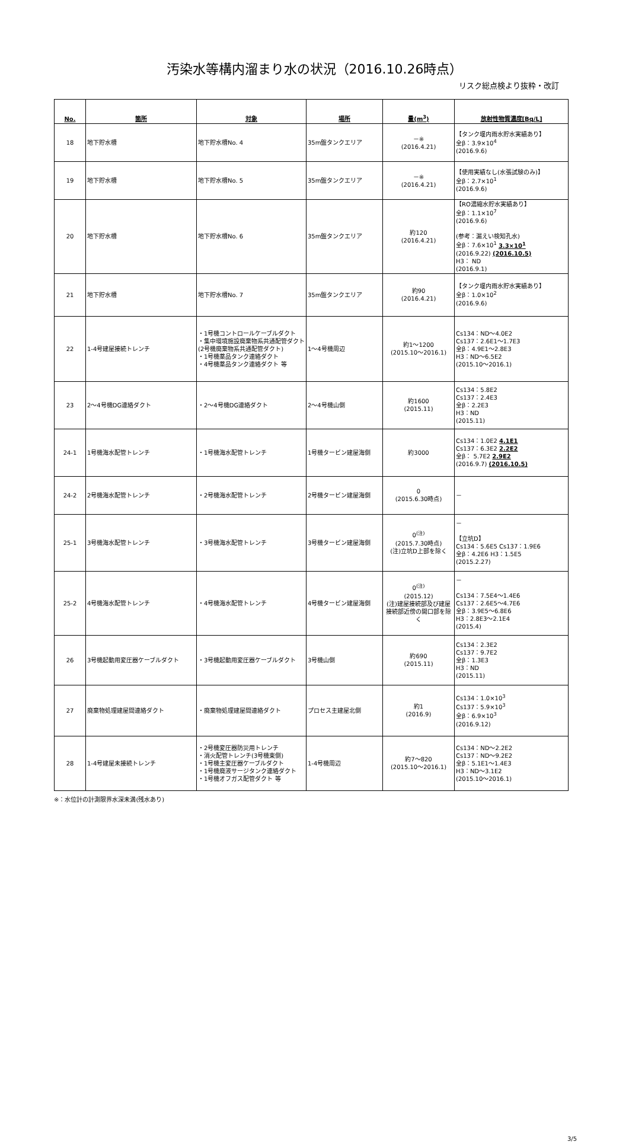汚染水等構内溜まり水の状況（2016.10.26時点）
リスク総点検より抜粋・改訂
| No. | 箇所 | 対象 | 場所 | 量(m<sup>3</sup>) | 放射性物質濃度[Bq/L] |
| --- | --- | --- | --- | --- | --- |
| 18 | 地下貯水槽 | 地下貯水槽No. 4 | 35m盤タンクエリア | －※ (2016.4.21) | 【タンク堰内雨水貯水実績あり】 全β：3.9×10<sup>4</sup> (2016.9.6) |
| 19 | 地下貯水槽 | 地下貯水槽No. 5 | 35m盤タンクエリア | －※ (2016.4.21) | 【使用実績なし(水張試験のみ)】 全β：2.7×10<sup>1</sup> (2016.9.6) |
| 20 | 地下貯水槽 | 地下貯水槽No. 6 | 35m盤タンクエリア | 約120 (2016.4.21) | 【RO濃縮水貯水実績あり】 全β：1.1×10<sup>7</sup> (2016.9.6) (参考：漏えい検知孔水) 全β：7.6×10<sup>1</sup> 3.3×10<sup>1</sup> (2016.9.22) (2016.10.5) H3： ND (2016.9.1) |
| 21 | 地下貯水槽 | 地下貯水槽No. 7 | 35m盤タンクエリア | 約90 (2016.4.21) | 【タンク堰内雨水貯水実績あり】 全β：1.0×10<sup>2</sup> (2016.9.6) |
| 22 | 1-4号建屋接続トレンチ | ・1号機コントロールケーブルダクト ・集中環境施設廃棄物系共通配管ダクト(2号機廃棄物系共通配管ダクト) ・1号機薬品タンク連絡ダクト ・4号機薬品タンク連絡ダクト 等 | 1～4号機周辺 | 約1～1200 (2015.10～2016.1) | Cs134：ND～4.0E2 Cs137：2.6E1～1.7E3 全β：4.9E1～2.8E3 H3：ND～6.5E2 (2015.10～2016.1) |
| 23 | 2～4号機DG連絡ダクト | ・2～4号機DG連絡ダクト | 2～4号機山側 | 約1600 (2015.11) | Cs134：5.8E2 Cs137：2.4E3 全β：2.2E3 H3：ND (2015.11) |
| 24-1 | 1号機海水配管トレンチ | ・1号機海水配管トレンチ | 1号機タービン建屋海側 | 約3000 | Cs134：1.0E2 4.1E1 Cs137：6.3E2 2.2E2 全β： 5.7E2 2.9E2 (2016.9.7) (2016.10.5) |
| 24-2 | 2号機海水配管トレンチ | ・2号機海水配管トレンチ | 2号機タービン建屋海側 | 0 (2015.6.30時点) | － |
| 25-1 | 3号機海水配管トレンチ | ・3号機海水配管トレンチ | 3号機タービン建屋海側 | 0<sup>(注)</sup> (2015.7.30時点) (注)立坑D上部を除く | － 【立坑D】 Cs134：5.6E5 Cs137：1.9E6 全β：4.2E6 H3：1.5E5 (2015.2.27) |
| 25-2 | 4号機海水配管トレンチ | ・4号機海水配管トレンチ | 4号機タービン建屋海側 | 0<sup>(注)</sup> (2015.12) (注)建屋接続部及び建屋接続部近傍の開口部を除く | － Cs134：7.5E4～1.4E6 Cs137：2.6E5～4.7E6 全β：3.9E5～6.8E6 H3：2.8E3～2.1E4 (2015.4) |
| 26 | 3号機起動用変圧器ケーブルダクト | ・3号機起動用変圧器ケーブルダクト | 3号機山側 | 約690 (2015.11) | Cs134：2.3E2 Cs137：9.7E2 全β：1.3E3 H3：ND (2015.11) |
| 27 | 廃棄物処理建屋間連絡ダクト | ・廃棄物処理建屋間連絡ダクト | プロセス主建屋北側 | 約1 (2016.9) | Cs134：1.0×10<sup>3</sup> Cs137：5.9×10<sup>3</sup> 全β：6.9×10<sup>3</sup> (2016.9.12) |
| 28 | 1-4号建屋未接続トレンチ | ・2号機変圧器防災用トレンチ ・消火配管トレンチ(3号機東側) ・1号機主変圧器ケーブルダクト ・1号機廃液サージタンク連絡ダクト ・1号機オフガス配管ダクト 等 | 1-4号機周辺 | 約7～820 (2015.10～2016.1) | Cs134：ND～2.2E2 Cs137：ND～9.2E2 全β：5.1E1～1.4E3 H3：ND～3.1E2 (2015.10～2016.1) |
※：水位計の計測限界水深未満(残水あり)
3/5